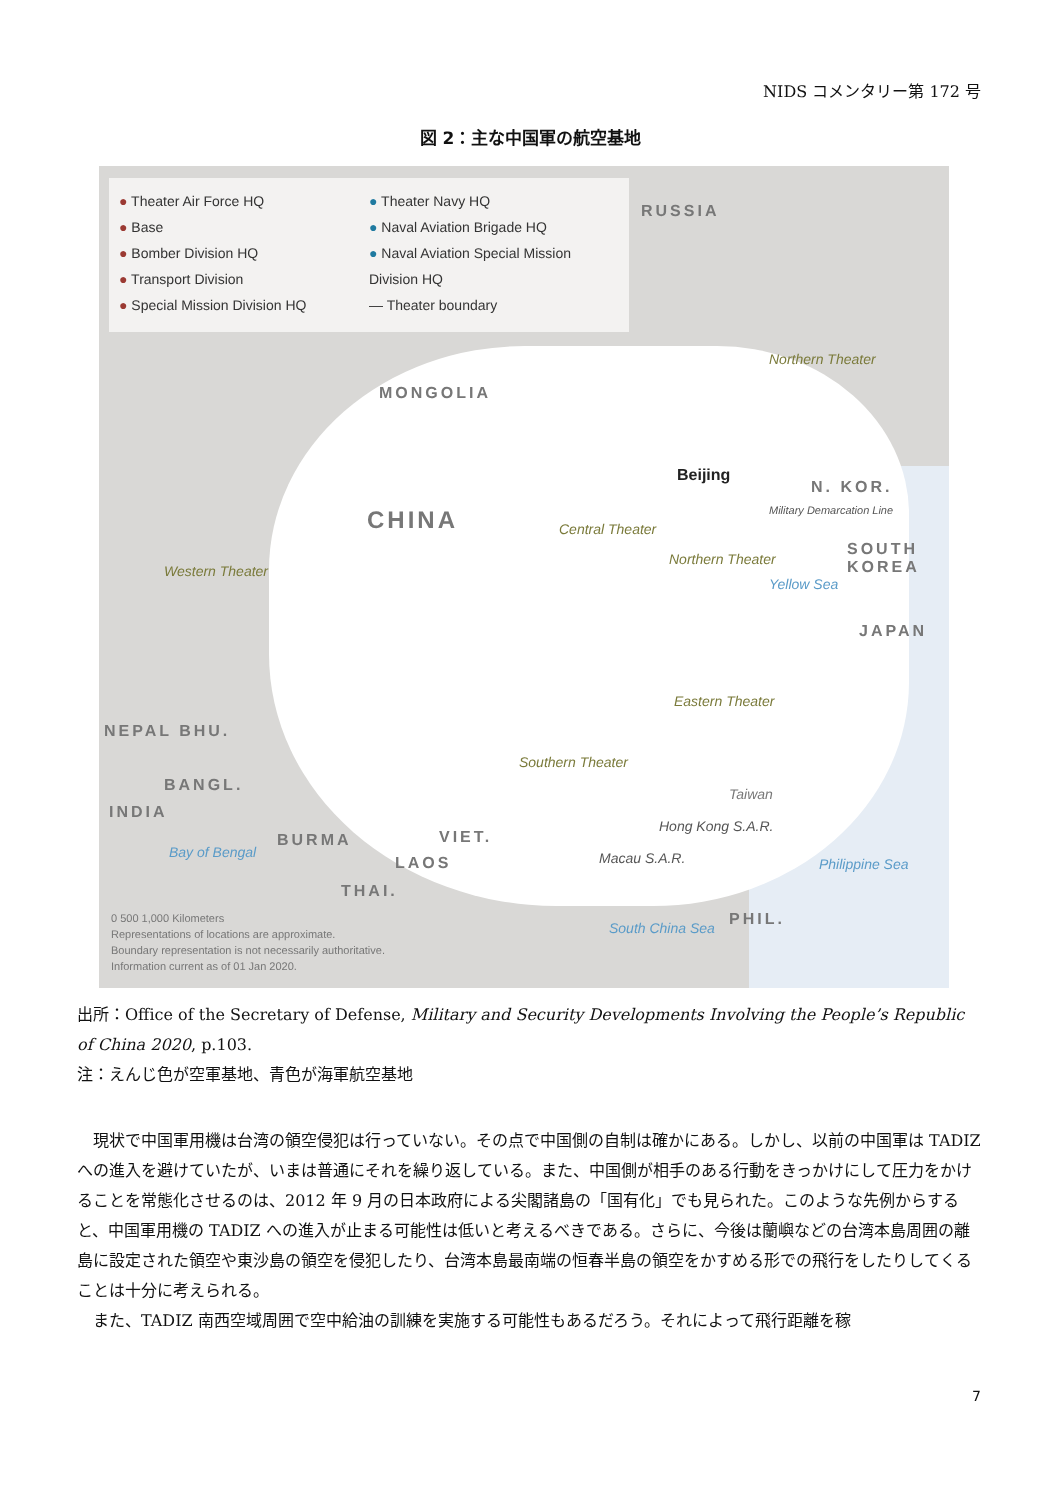NIDS コメンタリー第 172 号
図 2：主な中国軍の航空基地
● Theater Air Force HQ
● Base
● Bomber Division HQ
● Transport Division
● Special Mission Division HQ
● Theater Navy HQ
● Naval Aviation Brigade HQ
● Naval Aviation Special Mission Division HQ
— Theater boundary
RUSSIA
MONGOLIA
CHINA
Northern Theater
Western Theater
Central Theater
Northern Theater
Eastern Theater
Southern Theater
Beijing
N. KOR.
SOUTH KOREA
JAPAN
NEPAL BHU.
BANGL.
INDIA
BURMA VIET.
LAOS
THAI.
PHIL.
Taiwan
Hong Kong S.A.R.
Macau S.A.R.
Military Demarcation Line
Yellow Sea
Philippine Sea
South China Sea
Bay of Bengal
0 500 1,000 Kilometers
Representations of locations are approximate.
Boundary representation is not necessarily authoritative.
Information current as of 01 Jan 2020.
出所：Office of the Secretary of Defense, Military and Security Developments Involving the People’s Republic of China 2020, p.103.
注：えんじ色が空軍基地、青色が海軍航空基地
現状で中国軍用機は台湾の領空侵犯は行っていない。その点で中国側の自制は確かにある。しかし、以前の中国軍は TADIZ への進入を避けていたが、いまは普通にそれを繰り返している。また、中国側が相手のある行動をきっかけにして圧力をかけることを常態化させるのは、2012 年 9 月の日本政府による尖閣諸島の「国有化」でも見られた。このような先例からすると、中国軍用機の TADIZ への進入が止まる可能性は低いと考えるべきである。さらに、今後は蘭嶼などの台湾本島周囲の離島に設定された領空や東沙島の領空を侵犯したり、台湾本島最南端の恒春半島の領空をかすめる形での飛行をしたりしてくることは十分に考えられる。
また、TADIZ 南西空域周囲で空中給油の訓練を実施する可能性もあるだろう。それによって飛行距離を稼
7